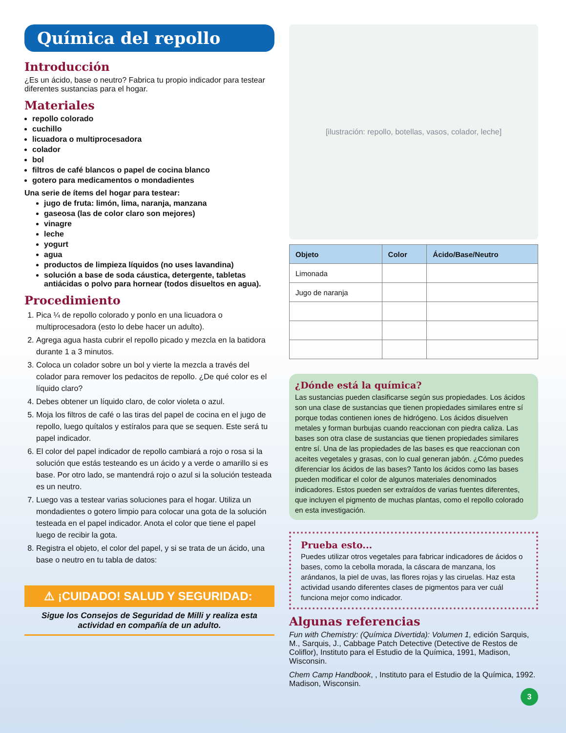Química del repollo
Introducción
¿Es un ácido, base o neutro? Fabrica tu propio indicador para testear diferentes sustancias para el hogar.
Materiales
repollo colorado
cuchillo
licuadora o multiprocesadora
colador
bol
filtros de café blancos o papel de cocina blanco
gotero para medicamentos o mondadientes
Una serie de ítems del hogar para testear:
jugo de fruta: limón, lima, naranja, manzana
gaseosa (las de color claro son mejores)
vinagre
leche
yogurt
agua
productos de limpieza líquidos (no uses lavandina)
solución a base de soda cáustica, detergente, tabletas antiácidas o polvo para hornear (todos disueltos en agua).
Procedimiento
1. Pica ¼ de repollo colorado y ponlo en una licuadora o multiprocesadora (esto lo debe hacer un adulto).
2. Agrega agua hasta cubrir el repollo picado y mezcla en la batidora durante 1 a 3 minutos.
3. Coloca un colador sobre un bol y vierte la mezcla a través del colador para remover los pedacitos de repollo. ¿De qué color es el líquido claro?
4. Debes obtener un líquido claro, de color violeta o azul.
5. Moja los filtros de café o las tiras del papel de cocina en el jugo de repollo, luego quítalos y estíralos para que se sequen. Este será tu papel indicador.
6. El color del papel indicador de repollo cambiará a rojo o rosa si la solución que estás testeando es un ácido y a verde o amarillo si es base. Por otro lado, se mantendrá rojo o azul si la solución testeada es un neutro.
7. Luego vas a testear varias soluciones para el hogar. Utiliza un mondadientes o gotero limpio para colocar una gota de la solución testeada en el papel indicador. Anota el color que tiene el papel luego de recibir la gota.
8. Registra el objeto, el color del papel, y si se trata de un ácido, una base o neutro en tu tabla de datos:
⚠ ¡CUIDADO! SALUD Y SEGURIDAD:
Sigue los Consejos de Seguridad de Milli y realiza esta actividad en compañía de un adulto.
[ilustración: repollo, botellas, vasos, colador, leche]
| Objeto | Color | Ácido/Base/Neutro |
| --- | --- | --- |
| Limonada | | |
| Jugo de naranja | | |
¿Dónde está la química?
Las sustancias pueden clasificarse según sus propiedades. Los ácidos son una clase de sustancias que tienen propiedades similares entre sí porque todas contienen iones de hidrógeno. Los ácidos disuelven metales y forman burbujas cuando reaccionan con piedra caliza. Las bases son otra clase de sustancias que tienen propiedades similares entre sí. Una de las propiedades de las bases es que reaccionan con aceites vegetales y grasas, con lo cual generan jabón. ¿Cómo puedes diferenciar los ácidos de las bases? Tanto los ácidos como las bases pueden modificar el color de algunos materiales denominados indicadores. Estos pueden ser extraídos de varias fuentes diferentes, que incluyen el pigmento de muchas plantas, como el repollo colorado en esta investigación.
Prueba esto...
Puedes utilizar otros vegetales para fabricar indicadores de ácidos o bases, como la cebolla morada, la cáscara de manzana, los arándanos, la piel de uvas, las flores rojas y las ciruelas. Haz esta actividad usando diferentes clases de pigmentos para ver cuál funciona mejor como indicador.
Algunas referencias
Fun with Chemistry: (Química Divertida): Volumen 1, edición Sarquis, M., Sarquis, J., Cabbage Patch Detective (Detective de Restos de Coliflor), Instituto para el Estudio de la Química, 1991, Madison, Wisconsin.
Chem Camp Handbook, , Instituto para el Estudio de la Química, 1992. Madison, Wisconsin.
3